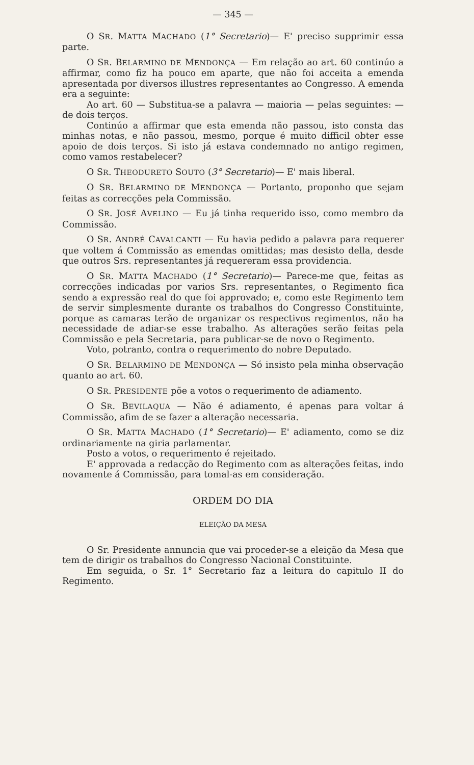— 345 —
O SR. MATTA MACHADO (1° Secretario)— E' preciso supprimir essa parte.
O SR. BELARMINO DE MENDONÇA — Em relação ao art. 60 continúo a affirmar, como fiz ha pouco em aparte, que não foi acceita a emenda apresentada por diversos illustres representantes ao Congresso. A emenda era a seguinte:
Ao art. 60 — Substitua-se a palavra — maioria — pelas seguintes: — de dois terços.
Continúo a affirmar que esta emenda não passou, isto consta das minhas notas, e não passou, mesmo, porque é muito difficil obter esse apoio de dois terços. Si isto já estava condemnado no antigo regimen, como vamos restabelecer?
O SR. THEODURETO SOUTO (3° Secretario)— E' mais liberal.
O SR. BELARMINO DE MENDONÇA — Portanto, proponho que sejam feitas as correcções pela Commissão.
O SR. JOSÉ AVELINO — Eu já tinha requerido isso, como membro da Commissão.
O SR. ANDRÉ CAVALCANTI — Eu havia pedido a palavra para requerer que voltem á Commissão as emendas omittidas; mas desisto della, desde que outros Srs. representantes já requereram essa providencia.
O SR. MATTA MACHADO (1° Secretario)— Parece-me que, feitas as correcções indicadas por varios Srs. representantes, o Regimento fica sendo a expressão real do que foi approvado; e, como este Regimento tem de servir simplesmente durante os trabalhos do Congresso Constituinte, porque as camaras terão de organizar os respectivos regimentos, não ha necessidade de adiar-se esse trabalho. As alterações serão feitas pela Commissão e pela Secretaria, para publicar-se de novo o Regimento.
Voto, potranto, contra o requerimento do nobre Deputado.
O SR. BELARMINO DE MENDONÇA — Só insisto pela minha observação quanto ao art. 60.
O SR. PRESIDENTE põe a votos o requerimento de adiamento.
O SR. BEVILAQUA — Não é adiamento, é apenas para voltar á Commissão, afim de se fazer a alteração necessaria.
O SR. MATTA MACHADO (1° Secretario)— E' adiamento, como se diz ordinariamente na giria parlamentar.
Posto a votos, o requerimento é rejeitado.
E' approvada a redacção do Regimento com as alterações feitas, indo novamente á Commissão, para tomal-as em consideração.
ORDEM DO DIA
ELEIÇÃO DA MESA
O Sr. Presidente annuncia que vai proceder-se a eleição da Mesa que tem de dirigir os trabalhos do Congresso Nacional Constituinte.
Em seguida, o Sr. 1° Secretario faz a leitura do capitulo II do Regimento.